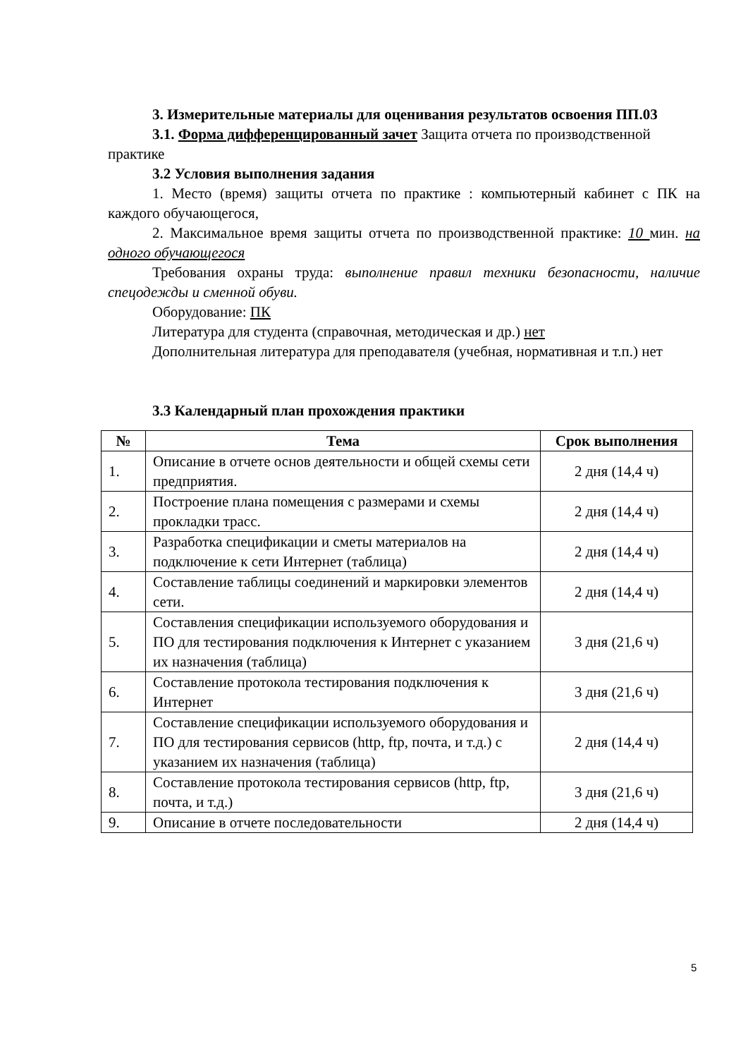3. Измерительные материалы для оценивания результатов освоения ПП.03
3.1. Форма дифференцированный зачет Защита отчета по производственной практике
3.2 Условия выполнения задания
1. Место (время) защиты отчета по практике : компьютерный кабинет с ПК на каждого обучающегося,
2. Максимальное время защиты отчета по производственной практике: 10 мин. на одного обучающегося
Требования охраны труда: выполнение правил техники безопасности, наличие спецодежды и сменной обуви.
Оборудование: ПК
Литература для студента (справочная, методическая и др.) нет
Дополнительная литература для преподавателя (учебная, нормативная и т.п.) нет
3.3 Календарный план прохождения практики
| № | Тема | Срок выполнения |
| --- | --- | --- |
| 1. | Описание в отчете основ деятельности и общей схемы сети предприятия. | 2 дня (14,4 ч) |
| 2. | Построение плана помещения с размерами и схемы прокладки трасс. | 2 дня (14,4 ч) |
| 3. | Разработка спецификации и сметы материалов на подключение к сети Интернет (таблица) | 2 дня (14,4 ч) |
| 4. | Составление таблицы соединений и маркировки элементов сети. | 2 дня (14,4 ч) |
| 5. | Составления спецификации используемого оборудования и ПО для тестирования подключения к Интернет с указанием их назначения (таблица) | 3 дня (21,6 ч) |
| 6. | Составление протокола тестирования подключения к Интернет | 3 дня (21,6 ч) |
| 7. | Составление спецификации используемого оборудования и ПО для тестирования сервисов (http, ftp, почта, и т.д.) с указанием их назначения (таблица) | 2 дня (14,4 ч) |
| 8. | Составление протокола тестирования сервисов (http, ftp, почта, и т.д.) | 3 дня (21,6 ч) |
| 9. | Описание в отчете последовательности | 2 дня (14,4 ч) |
5